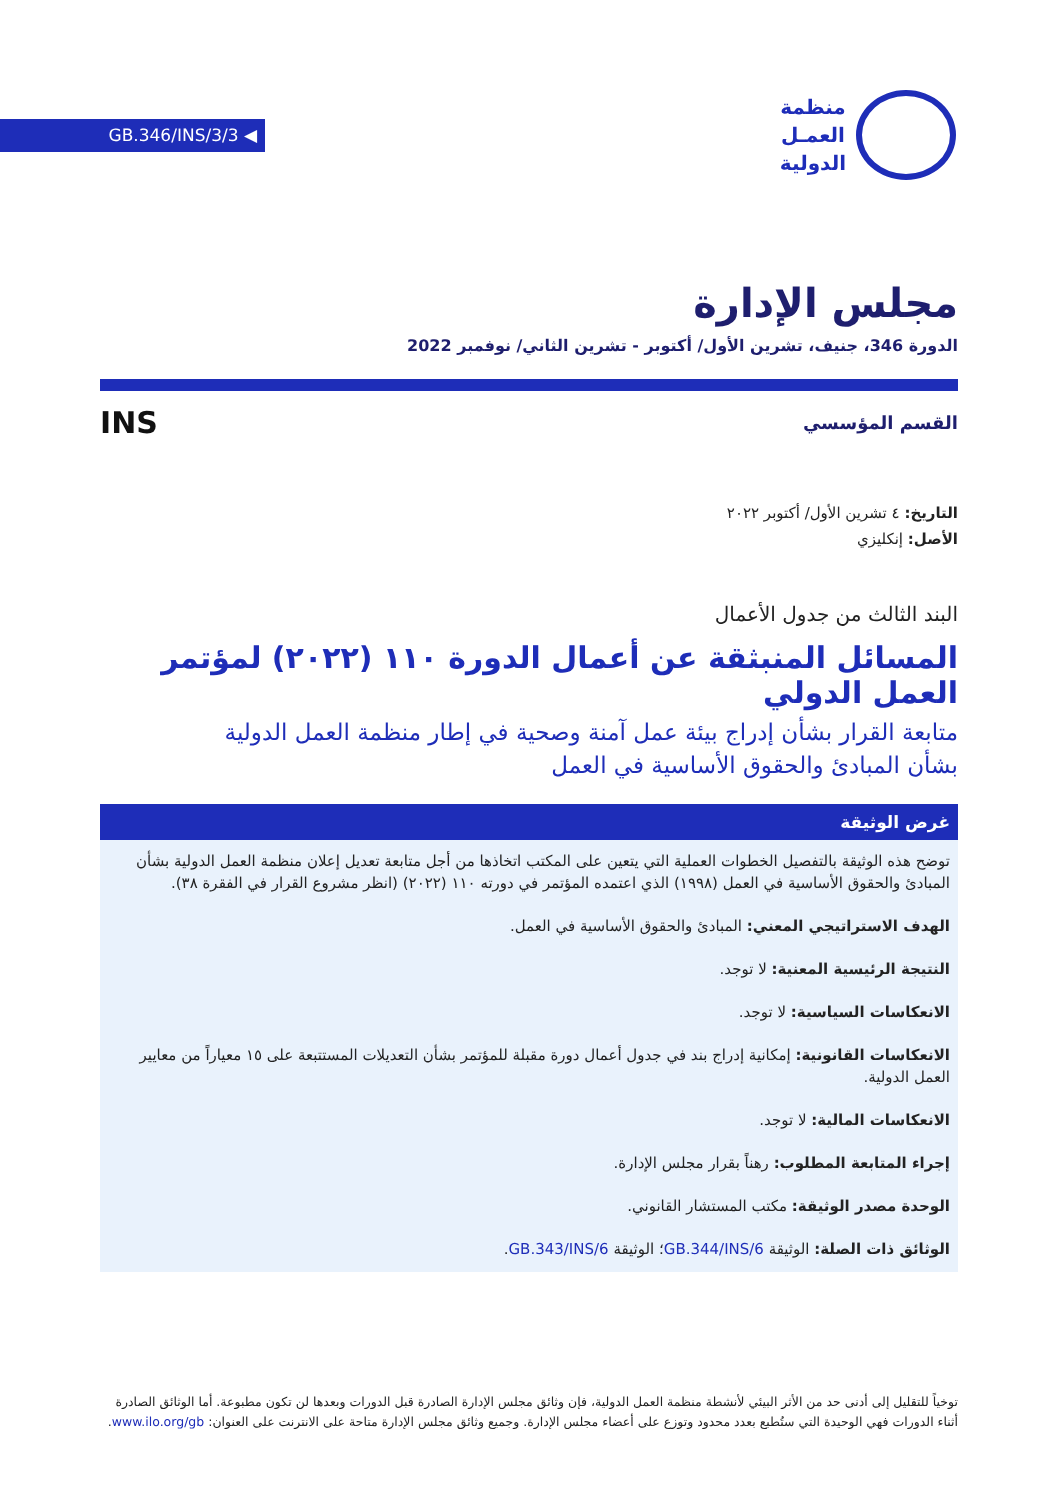GB.346/INS/3/3 ◀
منظمة
العمـل
الدولية
مجلس الإدارة
الدورة 346، جنيف، تشرين الأول/ أكتوبر - تشرين الثاني/ نوفمبر 2022
القسم المؤسسي
INS
التاريخ: ٤ تشرين الأول/ أكتوبر ٢٠٢٢
الأصل: إنكليزي
البند الثالث من جدول الأعمال
المسائل المنبثقة عن أعمال الدورة ١١٠ (٢٠٢٢) لمؤتمر العمل الدولي
متابعة القرار بشأن إدراج بيئة عمل آمنة وصحية في إطار منظمة العمل الدولية
بشأن المبادئ والحقوق الأساسية في العمل
غرض الوثيقة
توضح هذه الوثيقة بالتفصيل الخطوات العملية التي يتعين على المكتب اتخاذها من أجل متابعة تعديل إعلان منظمة العمل الدولية بشأن المبادئ والحقوق الأساسية في العمل (١٩٩٨) الذي اعتمده المؤتمر في دورته ١١٠ (٢٠٢٢) (انظر مشروع القرار في الفقرة ٣٨).
الهدف الاستراتيجي المعني: المبادئ والحقوق الأساسية في العمل.
النتيجة الرئيسية المعنية: لا توجد.
الانعكاسات السياسية: لا توجد.
الانعكاسات القانونية: إمكانية إدراج بند في جدول أعمال دورة مقبلة للمؤتمر بشأن التعديلات المستتبعة على ١٥ معياراً من معايير العمل الدولية.
الانعكاسات المالية: لا توجد.
إجراء المتابعة المطلوب: رهناً بقرار مجلس الإدارة.
الوحدة مصدر الوثيقة: مكتب المستشار القانوني.
الوثائق ذات الصلة: الوثيقة GB.344/INS/6؛ الوثيقة GB.343/INS/6.
توخياً للتقليل إلى أدنى حد من الأثر البيئي لأنشطة منظمة العمل الدولية، فإن وثائق مجلس الإدارة الصادرة قبل الدورات وبعدها لن تكون مطبوعة. أما الوثائق الصادرة أثناء الدورات فهي الوحيدة التي ستُطبع بعدد محدود وتوزع على أعضاء مجلس الإدارة. وجميع وثائق مجلس الإدارة متاحة على الانترنت على العنوان: www.ilo.org/gb.